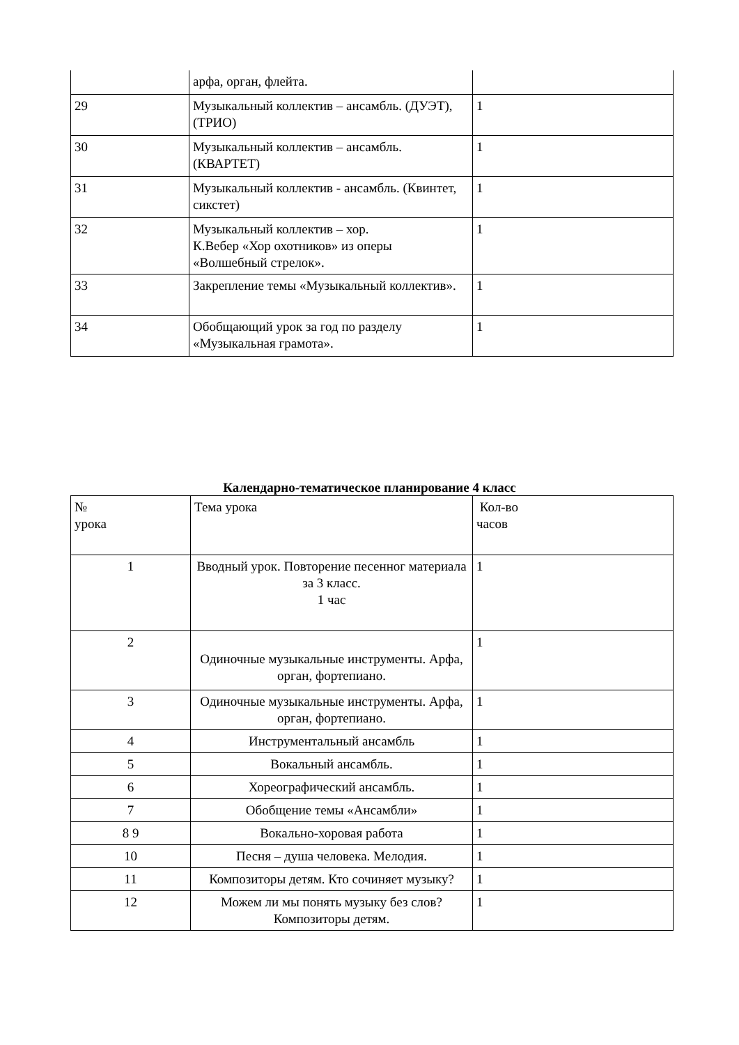| | арфа, орган, флейта. | |
| 29 | Музыкальный коллектив – ансамбль. (ДУЭТ), (ТРИО) | 1 |
| 30 | Музыкальный коллектив – ансамбль. (КВАРТЕТ) | 1 |
| 31 | Музыкальный коллектив - ансамбль. (Квинтет, сикстет) | 1 |
| 32 | Музыкальный коллектив – хор. К.Вебер «Хор охотников» из оперы «Волшебный стрелок». | 1 |
| 33 | Закрепление темы «Музыкальный коллектив». | 1 |
| 34 | Обобщающий урок за год по разделу «Музыкальная грамота». | 1 |
Календарно-тематическое планирование 4 класс
| № урока | Тема урока | Кол-во часов |
| 1 | Вводный урок. Повторение песенног материала за 3 класс. 1 час | 1 |
| 2 | Одиночные музыкальные инструменты. Арфа, орган, фортепиано. | 1 |
| 3 | Одиночные музыкальные инструменты. Арфа, орган, фортепиано. | 1 |
| 4 | Инструментальный ансамбль | 1 |
| 5 | Вокальный ансамбль. | 1 |
| 6 | Хореографический ансамбль. | 1 |
| 7 | Обобщение темы «Ансамбли» | 1 |
| 8 9 | Вокально-хоровая работа | 1 |
| 10 | Песня – душа человека. Мелодия. | 1 |
| 11 | Композиторы детям. Кто сочиняет музыку? | 1 |
| 12 | Можем ли мы понять музыку без слов? Композиторы детям. | 1 |